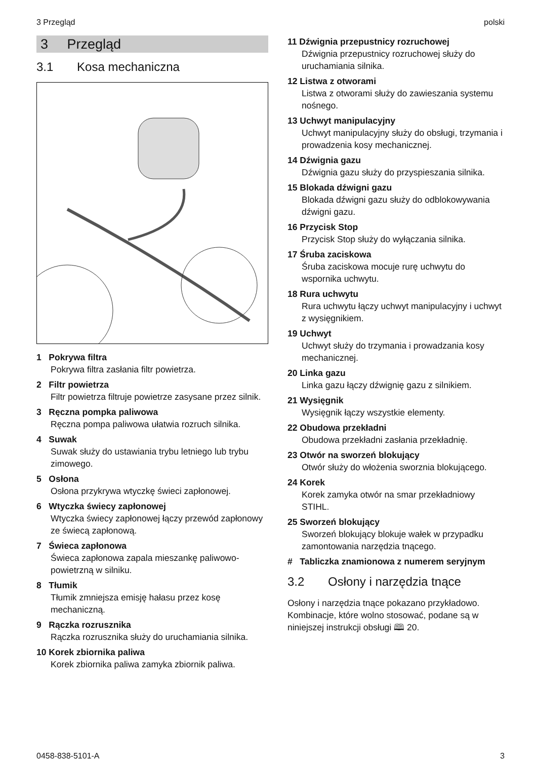3 Przegląd polski
3 Przegląd
3.1 Kosa mechaniczna
1 Pokrywa filtra
Pokrywa filtra zasłania filtr powietrza.
2 Filtr powietrza
Filtr powietrza filtruje powietrze zasysane przez silnik.
3 Ręczna pompka paliwowa
Ręczna pompa paliwowa ułatwia rozruch sil­nika.
4 Suwak
Suwak służy do ustawiania trybu letniego lub trybu zimowego.
5 Osłona
Osłona przykrywa wtyczkę świeci zapłonowej.
6 Wtyczka świecy zapłonowej
Wtyczka świecy zapłonowej łączy przewód zapłonowy ze świecą zapłonową.
7 Świeca zapłonowa
Świeca zapłonowa zapala mieszankę pali­wowo-powietrzną w silniku.
8 Tłumik
Tłumik zmniejsza emisję hałasu przez kosę mechaniczną.
9 Rączka rozrusznika
Rączka rozrusznika służy do uruchamiania silnika.
10 Korek zbiornika paliwa
Korek zbiornika paliwa zamyka zbiornik paliwa.
11 Dźwignia przepustnicy rozruchowej
Dźwignia przepustnicy rozruchowej służy do uruchamiania silnika.
12 Listwa z otworami
Listwa z otworami służy do zawieszania sys­temu nośnego.
13 Uchwyt manipulacyjny
Uchwyt manipulacyjny służy do obsługi, trzy­mania i prowadzenia kosy mechanicznej.
14 Dźwignia gazu
Dźwignia gazu służy do przyspieszania sil­nika.
15 Blokada dźwigni gazu
Blokada dźwigni gazu służy do odblokowywa­nia dźwigni gazu.
16 Przycisk Stop
Przycisk Stop służy do wyłączania silnika.
17 Śruba zaciskowa
Śruba zaciskowa mocuje rurę uchwytu do wspornika uchwytu.
18 Rura uchwytu
Rura uchwytu łączy uchwyt manipulacyjny i uchwyt z wysięgnikiem.
19 Uchwyt
Uchwyt służy do trzymania i prowadzania kosy mechanicznej.
20 Linka gazu
Linka gazu łączy dźwignię gazu z silnikiem.
21 Wysięgnik
Wysięgnik łączy wszystkie elementy.
22 Obudowa przekładni
Obudowa przekładni zasłania przekładnię.
23 Otwór na sworzeń blokujący
Otwór służy do włożenia sworznia blokują­cego.
24 Korek
Korek zamyka otwór na smar przekład­niowy STIHL.
25 Sworzeń blokujący
Sworzeń blokujący blokuje wałek w przy­padku zamontowania narzędzia tnącego.
# Tabliczka znamionowa z numerem seryjnym
3.2 Osłony i narzędzia tnące
Osłony i narzędzia tnące pokazano przykładowo. Kombinacje, które wolno stosować, podane są w niniejszej instrukcji obsługi 🕮 20.
0458-838-5101-A 3